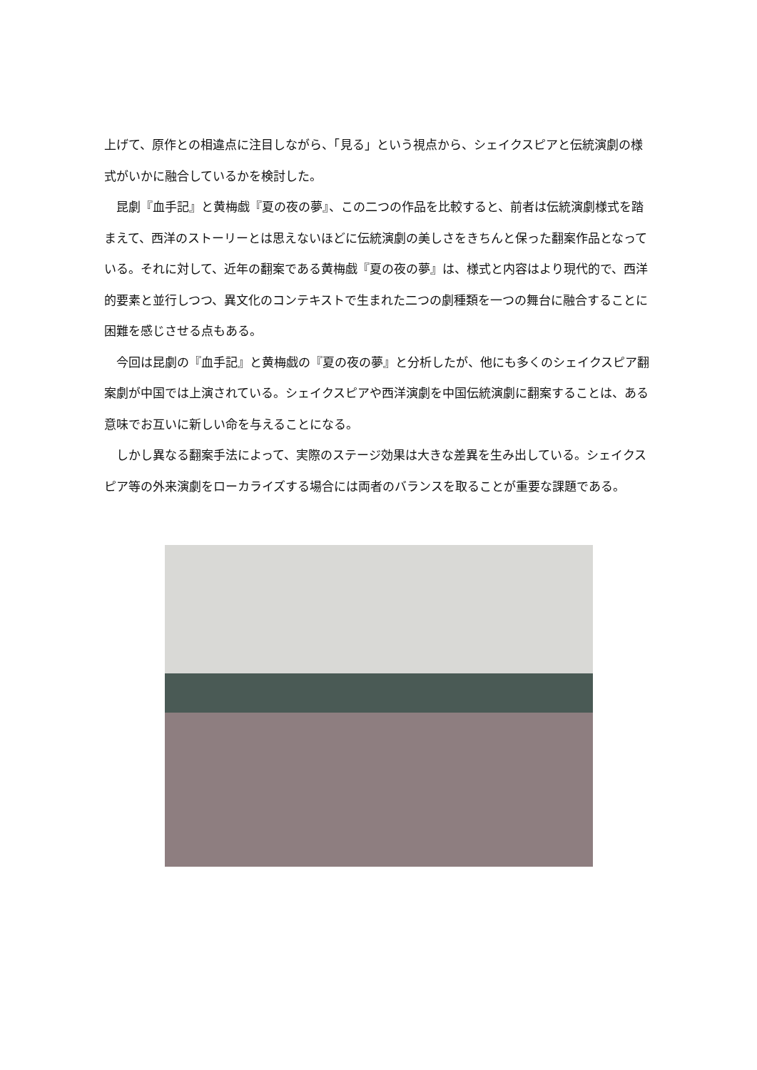上げて、原作との相違点に注目しながら、「見る」という視点から、シェイクスピアと伝統演劇の様式がいかに融合しているかを検討した。
　昆劇『血手記』と黄梅戯『夏の夜の夢』、この二つの作品を比較すると、前者は伝統演劇様式を踏まえて、西洋のストーリーとは思えないほどに伝統演劇の美しさをきちんと保った翻案作品となっている。それに対して、近年の翻案である黄梅戯『夏の夜の夢』は、様式と内容はより現代的で、西洋的要素と並行しつつ、異文化のコンテキストで生まれた二つの劇種類を一つの舞台に融合することに困難を感じさせる点もある。
　今回は昆劇の『血手記』と黄梅戯の『夏の夜の夢』と分析したが、他にも多くのシェイクスピア翻案劇が中国では上演されている。シェイクスピアや西洋演劇を中国伝統演劇に翻案することは、ある意味でお互いに新しい命を与えることになる。
　しかし異なる翻案手法によって、実際のステージ効果は大きな差異を生み出している。シェイクスピア等の外来演劇をローカライズする場合には両者のバランスを取ることが重要な課題である。